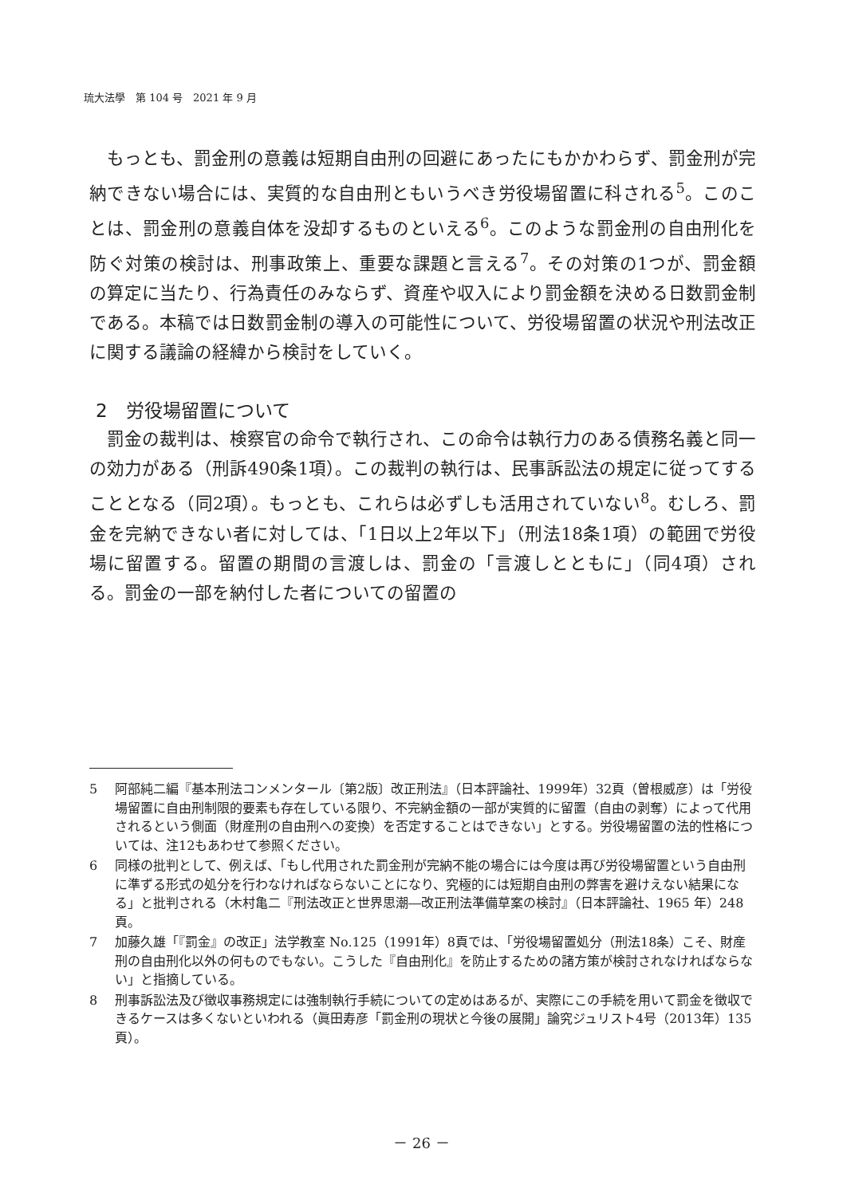琉大法學　第 104 号　2021 年 9 月
もっとも、罰金刑の意義は短期自由刑の回避にあったにもかかわらず、罰金刑が完納できない場合には、実質的な自由刑ともいうべき労役場留置に科される<sup>5</sup>。このことは、罰金刑の意義自体を没却するものといえる<sup>6</sup>。このような罰金刑の自由刑化を防ぐ対策の検討は、刑事政策上、重要な課題と言える<sup>7</sup>。その対策の1つが、罰金額の算定に当たり、行為責任のみならず、資産や収入により罰金額を決める日数罰金制である。本稿では日数罰金制の導入の可能性について、労役場留置の状況や刑法改正に関する議論の経緯から検討をしていく。
2　労役場留置について
罰金の裁判は、検察官の命令で執行され、この命令は執行力のある債務名義と同一の効力がある（刑訴490条1項）。この裁判の執行は、民事訴訟法の規定に従ってすることとなる（同2項）。もっとも、これらは必ずしも活用されていない<sup>8</sup>。むしろ、罰金を完納できない者に対しては、「1日以上2年以下」（刑法18条1項）の範囲で労役場に留置する。留置の期間の言渡しは、罰金の「言渡しとともに」（同4項）される。罰金の一部を納付した者についての留置の
5 阿部純二編『基本刑法コンメンタール〔第2版〕改正刑法』（日本評論社、1999年）32頁（曽根威彦）は「労役場留置に自由刑制限的要素も存在している限り、不完納金額の一部が実質的に留置（自由の剥奪）によって代用されるという側面（財産刑の自由刑への変換）を否定することはできない」とする。労役場留置の法的性格については、注12もあわせて参照ください。
6 同様の批判として、例えば、「もし代用された罰金刑が完納不能の場合には今度は再び労役場留置という自由刑に準ずる形式の処分を行わなければならないことになり、究極的には短期自由刑の弊害を避けえない結果になる」と批判される（木村亀二『刑法改正と世界思潮―改正刑法準備草案の検討』（日本評論社、1965 年）248 頁。
7 加藤久雄「『罰金』の改正」法学教室 No.125（1991年）8頁では、「労役場留置処分（刑法18条）こそ、財産刑の自由刑化以外の何ものでもない。こうした『自由刑化』を防止するための諸方策が検討されなければならない」と指摘している。
8 刑事訴訟法及び徴収事務規定には強制執行手続についての定めはあるが、実際にこの手続を用いて罰金を徴収できるケースは多くないといわれる（眞田寿彦「罰金刑の現状と今後の展開」論究ジュリスト4号（2013年）135頁）。
－ 26 －